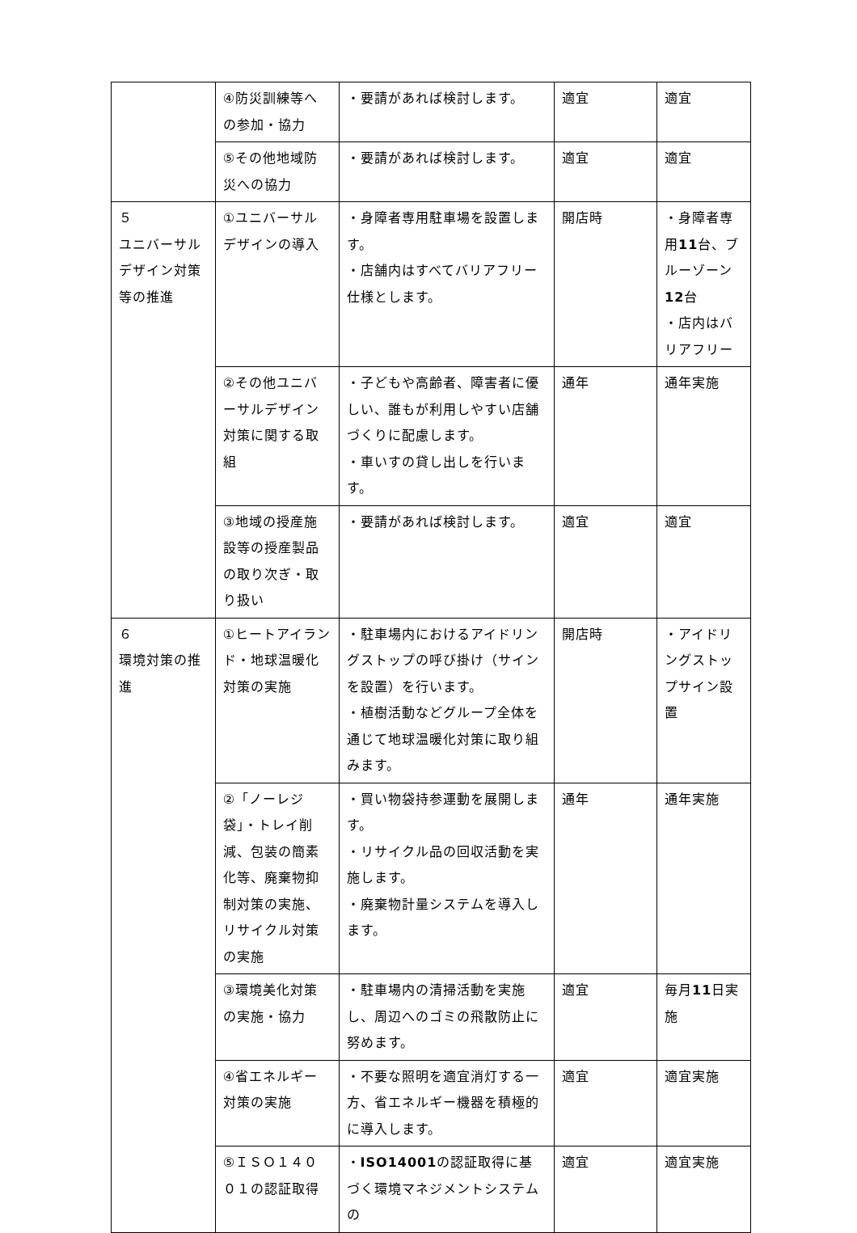| | ④防災訓練等への参加・協力 | ・要請があれば検討します。 | 適宜 | 適宜 |
| | ⑤その他地域防災への協力 | ・要請があれば検討します。 | 適宜 | 適宜 |
| ５ ユニバーサルデザイン対策等の推進 | ①ユニバーサルデザインの導入 | ・身障者専用駐車場を設置します。 ・店舗内はすべてバリアフリー仕様とします。 | 開店時 | ・身障者専用 11 台、ブルーゾーン 12 台 ・店内はバリアフリー |
| | ②その他ユニバーサルデザイン対策に関する取組 | ・子どもや高齢者、障害者に優しい、誰もが利用しやすい店舗づくりに配慮します。 ・車いすの貸し出しを行います。 | 通年 | 通年実施 |
| | ③地域の授産施設等の授産製品の取り次ぎ・取り扱い | ・要請があれば検討します。 | 適宜 | 適宜 |
| ６ 環境対策の推進 | ①ヒートアイランド・地球温暖化対策の実施 | ・駐車場内におけるアイドリングストップの呼び掛け（サインを設置）を行います。 ・植樹活動などグループ全体を通じて地球温暖化対策に取り組みます。 | 開店時 | ・アイドリングストップサイン設置 |
| | ②「ノーレジ袋」・トレイ削減、包装の簡素化等、廃棄物抑制対策の実施、リサイクル対策の実施 | ・買い物袋持参運動を展開します。 ・リサイクル品の回収活動を実施します。 ・廃棄物計量システムを導入します。 | 通年 | 通年実施 |
| | ③環境美化対策の実施・協力 | ・駐車場内の清掃活動を実施し、周辺へのゴミの飛散防止に努めます。 | 適宜 | 毎月 11 日実施 |
| | ④省エネルギー対策の実施 | ・不要な照明を適宜消灯する一方、省エネルギー機器を積極的に導入します。 | 適宜 | 適宜実施 |
| | ⑤ＩＳＯ１４００１の認証取得 | ・ ISO14001 の認証取得に基づく環境マネジメントシステムの | 適宜 | 適宜実施 |